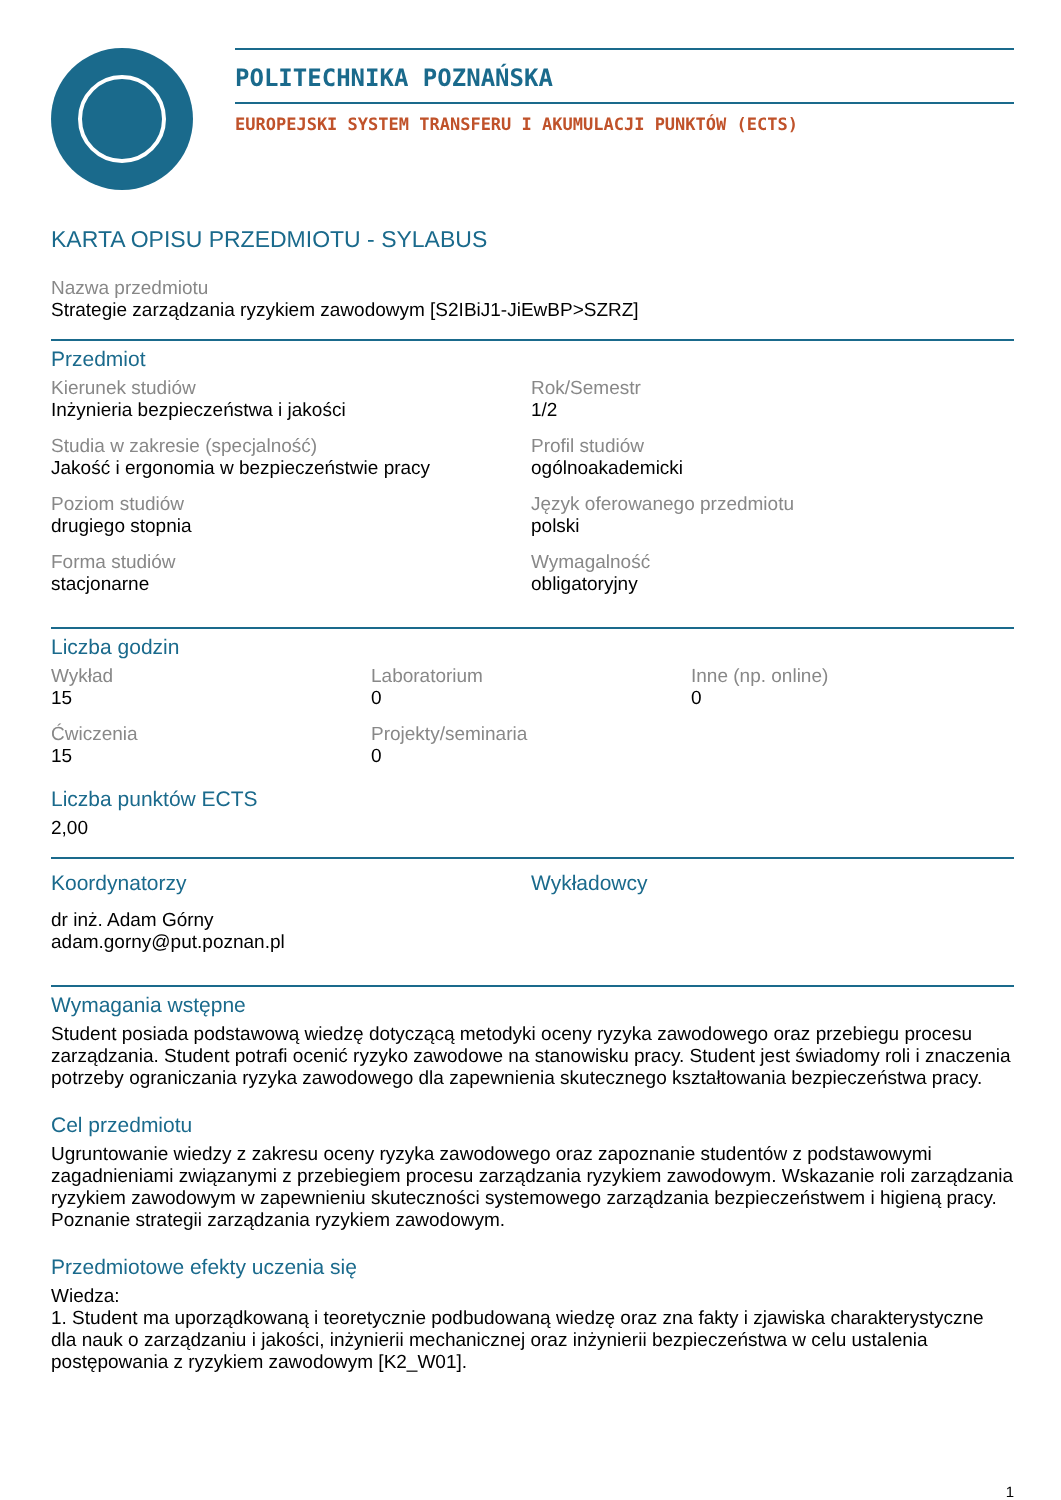POLITECHNIKA POZNAŃSKA
EUROPEJSKI SYSTEM TRANSFERU I AKUMULACJI PUNKTÓW (ECTS)
KARTA OPISU PRZEDMIOTU - SYLABUS
Nazwa przedmiotu
Strategie zarządzania ryzykiem zawodowym [S2IBiJ1-JiEwBP>SZRZ]
Przedmiot
Kierunek studiów
Inżynieria bezpieczeństwa i jakości
Rok/Semestr
1/2
Studia w zakresie (specjalność)
Jakość i ergonomia w bezpieczeństwie pracy
Profil studiów
ogólnoakademicki
Poziom studiów
drugiego stopnia
Język oferowanego przedmiotu
polski
Forma studiów
stacjonarne
Wymagalność
obligatoryjny
Liczba godzin
Wykład
15
Laboratorium
0
Inne (np. online)
0
Ćwiczenia
15
Projekty/seminaria
0
Liczba punktów ECTS
2,00
Koordynatorzy
dr inż. Adam Górny
adam.gorny@put.poznan.pl
Wykładowcy
Wymagania wstępne
Student posiada podstawową wiedzę dotyczącą metodyki oceny ryzyka zawodowego oraz przebiegu procesu zarządzania. Student potrafi ocenić ryzyko zawodowe na stanowisku pracy. Student jest świadomy roli i znaczenia potrzeby ograniczania ryzyka zawodowego dla zapewnienia skutecznego kształtowania bezpieczeństwa pracy.
Cel przedmiotu
Ugruntowanie wiedzy z zakresu oceny ryzyka zawodowego oraz zapoznanie studentów z podstawowymi zagadnieniami związanymi z przebiegiem procesu zarządzania ryzykiem zawodowym. Wskazanie roli zarządzania ryzykiem zawodowym w zapewnieniu skuteczności systemowego zarządzania bezpieczeństwem i higieną pracy. Poznanie strategii zarządzania ryzykiem zawodowym.
Przedmiotowe efekty uczenia się
Wiedza:
1. Student ma uporządkowaną i teoretycznie podbudowaną wiedzę oraz zna fakty i zjawiska charakterystyczne dla nauk o zarządzaniu i jakości, inżynierii mechanicznej oraz inżynierii bezpieczeństwa w celu ustalenia postępowania z ryzykiem zawodowym [K2_W01].
1